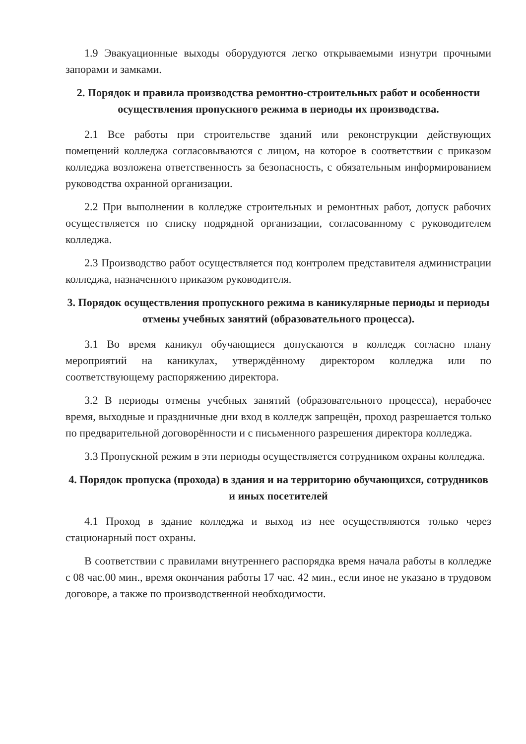1.9 Эвакуационные выходы оборудуются легко открываемыми изнутри прочными запорами и замками.
2. Порядок и правила производства ремонтно-строительных работ и особенности осуществления пропускного режима в периоды их производства.
2.1 Все работы при строительстве зданий или реконструкции действующих помещений колледжа согласовываются с лицом, на которое в соответствии с приказом колледжа возложена ответственность за безопасность, с обязательным информированием руководства охранной организации.
2.2 При выполнении в колледже строительных и ремонтных работ, допуск рабочих осуществляется по списку подрядной организации, согласованному с руководителем колледжа.
2.3 Производство работ осуществляется под контролем представителя администрации колледжа, назначенного приказом руководителя.
3. Порядок осуществления пропускного режима в каникулярные периоды и периоды отмены учебных занятий (образовательного процесса).
3.1 Во время каникул обучающиеся допускаются в колледж согласно плану мероприятий на каникулах, утверждённому директором колледжа или по соответствующему распоряжению директора.
3.2 В периоды отмены учебных занятий (образовательного процесса), нерабочее время, выходные и праздничные дни вход в колледж запрещён, проход разрешается только по предварительной договорённости и с письменного разрешения директора колледжа.
3.3 Пропускной режим в эти периоды осуществляется сотрудником охраны колледжа.
4. Порядок пропуска (прохода) в здания и на территорию обучающихся, сотрудников и иных посетителей
4.1 Проход в здание колледжа и выход из нее осуществляются только через стационарный пост охраны.
В соответствии с правилами внутреннего распорядка время начала работы в колледже с 08 час.00 мин., время окончания работы 17 час. 42 мин., если иное не указано в трудовом договоре, а также по производственной необходимости.